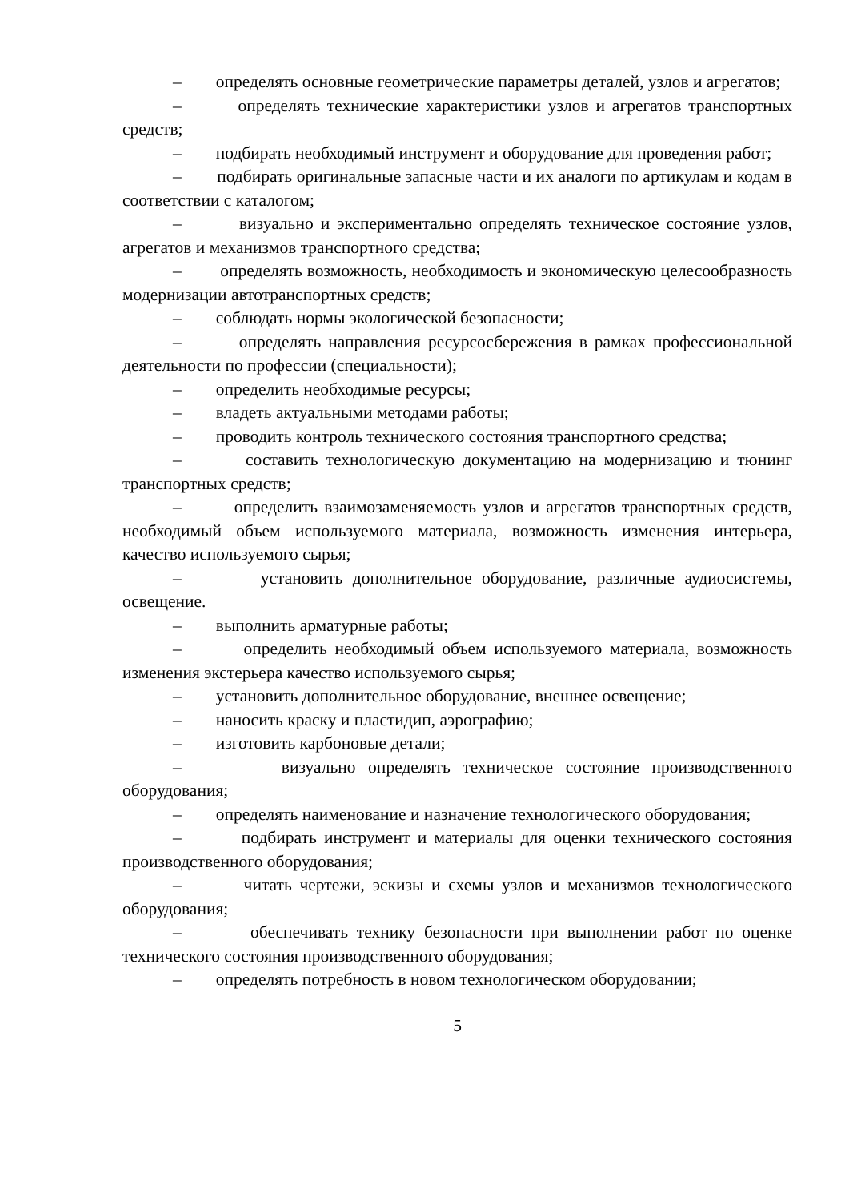– определять основные геометрические параметры деталей, узлов и агрегатов;
– определять технические характеристики узлов и агрегатов транспортных средств;
– подбирать необходимый инструмент и оборудование для проведения работ;
– подбирать оригинальные запасные части и их аналоги по артикулам и кодам в соответствии с каталогом;
– визуально и экспериментально определять техническое состояние узлов, агрегатов и механизмов транспортного средства;
– определять возможность, необходимость и экономическую целесообразность модернизации автотранспортных средств;
– соблюдать нормы экологической безопасности;
– определять направления ресурсосбережения в рамках профессиональной деятельности по профессии (специальности);
– определить необходимые ресурсы;
– владеть актуальными методами работы;
– проводить контроль технического состояния транспортного средства;
– составить технологическую документацию на модернизацию и тюнинг транспортных средств;
– определить взаимозаменяемость узлов и агрегатов транспортных средств, необходимый объем используемого материала, возможность изменения интерьера, качество используемого сырья;
– установить дополнительное оборудование, различные аудиосистемы, освещение.
– выполнить арматурные работы;
– определить необходимый объем используемого материала, возможность изменения экстерьера качество используемого сырья;
– установить дополнительное оборудование, внешнее освещение;
– наносить краску и пластидип, аэрографию;
– изготовить карбоновые детали;
– визуально определять техническое состояние производственного оборудования;
– определять наименование и назначение технологического оборудования;
– подбирать инструмент и материалы для оценки технического состояния производственного оборудования;
– читать чертежи, эскизы и схемы узлов и механизмов технологического оборудования;
– обеспечивать технику безопасности при выполнении работ по оценке технического состояния производственного оборудования;
– определять потребность в новом технологическом оборудовании;
5